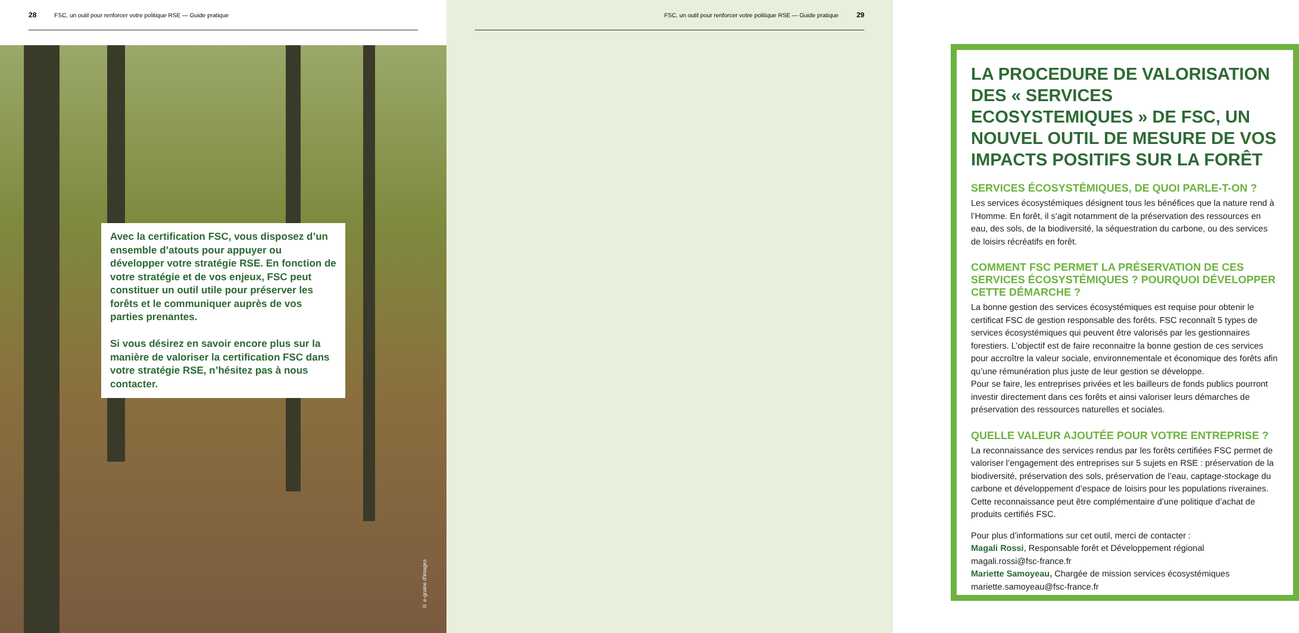28 FSC, un outil pour renforcer votre politique RSE — Guide pratique
Avec la certification FSC, vous disposez d’un ensemble d’atouts pour appuyer ou développer votre stratégie RSE. En fonction de votre stratégie et de vos enjeux, FSC peut constituer un outil utile pour préserver les forêts et le communiquer auprès de vos parties prenantes.
Si vous désirez en savoir encore plus sur la manière de valoriser la certification FSC dans votre stratégie RSE, n’hésitez pas à nous contacter.
© e-graine d’images
FSC, un outil pour renforcer votre politique RSE — Guide pratique 29
LA PROCEDURE DE VALORISATION DES « SERVICES ECOSYSTEMIQUES » DE FSC, UN NOUVEL OUTIL DE MESURE DE VOS IMPACTS POSITIFS SUR LA FORÊT
SERVICES ÉCOSYSTÉMIQUES, DE QUOI PARLE-T-ON ?
Les services écosystémiques désignent tous les bénéfices que la nature rend à l’Homme. En forêt, il s’agit notamment de la préservation des ressources en eau, des sols, de la biodiversité, la séquestration du carbone, ou des services de loisirs récréatifs en forêt.
COMMENT FSC PERMET LA PRÉSERVATION DE CES SERVICES ÉCOSYSTÉMIQUES ? POURQUOI DÉVELOPPER CETTE DÉMARCHE ?
La bonne gestion des services écosystémiques est requise pour obtenir le certificat FSC de gestion responsable des forêts. FSC reconnaît 5 types de services écosystémiques qui peuvent être valorisés par les gestionnaires forestiers. L’objectif est de faire reconnaitre la bonne gestion de ces services pour accroître la valeur sociale, environnementale et économique des forêts afin qu’une rémunération plus juste de leur gestion se développe.
Pour se faire, les entreprises privées et les bailleurs de fonds publics pourront investir directement dans ces forêts et ainsi valoriser leurs démarches de préservation des ressources naturelles et sociales.
QUELLE VALEUR AJOUTÉE POUR VOTRE ENTREPRISE ?
La reconnaissance des services rendus par les forêts certifiées FSC permet de valoriser l’engagement des entreprises sur 5 sujets en RSE : préservation de la biodiversité, préservation des sols, préservation de l’eau, captage-stockage du carbone et développement d’espace de loisirs pour les populations riveraines. Cette reconnaissance peut être complémentaire d’une politique d’achat de produits certifiés FSC.
Pour plus d’informations sur cet outil, merci de contacter :
Magali Rossi, Responsable forêt et Développement régional
magali.rossi@fsc-france.fr
Mariette Samoyeau, Chargée de mission services écosystémiques
mariette.samoyeau@fsc-france.fr